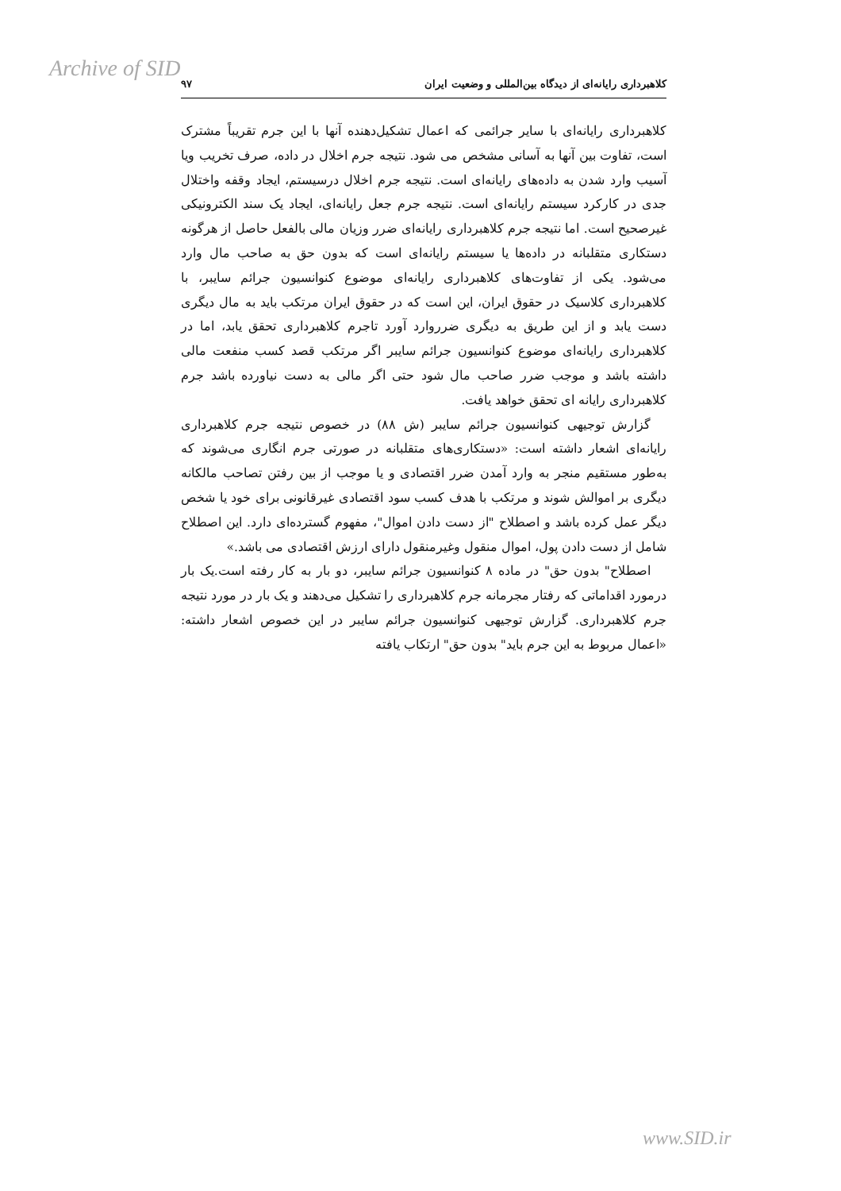Archive of SID
کلاهبرداری رایانه‌ای از دیدگاه بین‌المللی و وضعیت ایران ۹۷
کلاهبرداری رایانه‌ای با سایر جرائمی که اعمال تشکیل‌دهنده آنها با این جرم تقریباً مشترک است، تفاوت بین آنها به آسانی مشخص می شود. نتیجه جرم اخلال در داده، صرف تخریب ویا آسیب وارد شدن به داده‌های رایانه‌ای است. نتیجه جرم اخلال درسیستم، ایجاد وقفه واختلال جدی در کارکرد سیستم رایانه‌ای است. نتیجه جرم جعل رایانه‌ای، ایجاد یک سند الکترونیکی غیرصحیح است. اما نتیجه جرم کلاهبرداری رایانه‌ای ضرر وزیان مالی بالفعل حاصل از هرگونه دستکاری متقلبانه در داده‌ها یا سیستم رایانه‌ای است که بدون حق به صاحب مال وارد می‌شود. یکی از تفاوت‌های کلاهبرداری رایانه‌ای موضوع کنوانسیون جرائم سایبر، با کلاهبرداری کلاسیک در حقوق ایران، این است که در حقوق ایران مرتکب باید به مال دیگری دست یابد و از این طریق به دیگری ضرروارد آورد تاجرم کلاهبرداری تحقق یابد، اما در کلاهبرداری رایانه‌ای موضوع کنوانسیون جرائم سایبر اگر مرتکب قصد کسب منفعت مالی داشته باشد و موجب ضرر صاحب مال شود حتی اگر مالی به دست نیاورده باشد جرم کلاهبرداری رایانه ای تحقق خواهد یافت.
گزارش توجیهی کنوانسیون جرائم سایبر (ش ۸۸) در خصوص نتیجه جرم کلاهبرداری رایانه‌ای اشعار داشته است: «دستکاری‌های متقلبانه در صورتی جرم انگاری می‌شوند که به‌طور مستقیم منجر به وارد آمدن ضرر اقتصادی و یا موجب از بین رفتن تصاحب مالکانه دیگری بر اموالش شوند و مرتکب با هدف کسب سود اقتصادی غیرقانونی برای خود یا شخص دیگر عمل کرده باشد و اصطلاح "از دست دادن اموال"، مفهوم گسترده‌ای دارد. این اصطلاح شامل از دست دادن پول، اموال منقول وغیرمنقول دارای ارزش اقتصادی می باشد.»
اصطلاح" بدون حق" در ماده ۸ کنوانسیون جرائم سایبر، دو بار به کار رفته است.یک بار درمورد اقداماتی که رفتار مجرمانه جرم کلاهبرداری را تشکیل می‌دهند و یک بار در مورد نتیجه جرم کلاهبرداری. گزارش توجیهی کنوانسیون جرائم سایبر در این خصوص اشعار داشته: «اعمال مربوط به این جرم باید" بدون حق" ارتکاب یافته
www.SID.ir